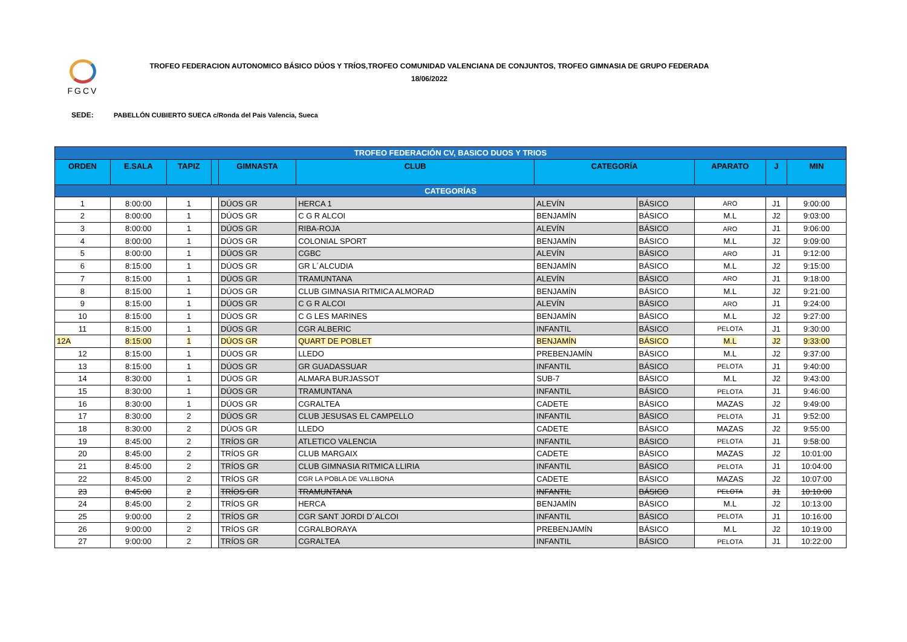FGCV
TROFEO FEDERACION AUTONOMICO BÁSICO DÚOS Y TRÍOS,TROFEO COMUNIDAD VALENCIANA DE CONJUNTOS, TROFEO GIMNASIA DE GRUPO FEDERADA
18/06/2022
SEDE: PABELLÓN CUBIERTO SUECA c/Ronda del Pais Valencia, Sueca
| TROFEO FEDERACIÓN CV, BASICO DUOS Y TRIOS | | | | | | | | | | |
| ORDEN | E.SALA | TAPIZ | | GIMNASTA | CLUB | CATEGORÍA | | APARATO | J | MIN |
| CATEGORÍAS | | | | | | | | | | |
| 1 | 8:00:00 | 1 | | DÚOS GR | HERCA 1 | ALEVÍN | BÁSICO | ARO | J1 | 9:00:00 |
| 2 | 8:00:00 | 1 | | DÚOS GR | C G R ALCOI | BENJAMÍN | BÁSICO | M.L | J2 | 9:03:00 |
| 3 | 8:00:00 | 1 | | DÚOS GR | RIBA-ROJA | ALEVÍN | BÁSICO | ARO | J1 | 9:06:00 |
| 4 | 8:00:00 | 1 | | DÚOS GR | COLONIAL SPORT | BENJAMÍN | BÁSICO | M.L | J2 | 9:09:00 |
| 5 | 8:00:00 | 1 | | DÚOS GR | CGBC | ALEVÍN | BÁSICO | ARO | J1 | 9:12:00 |
| 6 | 8:15:00 | 1 | | DÚOS GR | GR L´ALCUDIA | BENJAMÍN | BÁSICO | M.L | J2 | 9:15:00 |
| 7 | 8:15:00 | 1 | | DÚOS GR | TRAMUNTANA | ALEVÍN | BÁSICO | ARO | J1 | 9:18:00 |
| 8 | 8:15:00 | 1 | | DÚOS GR | CLUB GIMNASIA RITMICA ALMORAD | BENJAMÍN | BÁSICO | M.L | J2 | 9:21:00 |
| 9 | 8:15:00 | 1 | | DÚOS GR | C G R ALCOI | ALEVÍN | BÁSICO | ARO | J1 | 9:24:00 |
| 10 | 8:15:00 | 1 | | DÚOS GR | C G LES MARINES | BENJAMÍN | BÁSICO | M.L | J2 | 9:27:00 |
| 11 | 8:15:00 | 1 | | DÚOS GR | CGR ALBERIC | INFANTIL | BÁSICO | PELOTA | J1 | 9:30:00 |
| 12A | 8:15:00 | 1 | | DÚOS GR | QUART DE POBLET | BENJAMÍN | BÁSICO | M.L | J2 | 9:33:00 |
| 12 | 8:15:00 | 1 | | DÚOS GR | LLEDO | PREBENJAMÍN | BÁSICO | M.L | J2 | 9:37:00 |
| 13 | 8:15:00 | 1 | | DÚOS GR | GR GUADASSUAR | INFANTIL | BÁSICO | PELOTA | J1 | 9:40:00 |
| 14 | 8:30:00 | 1 | | DÚOS GR | ALMARA BURJASSOT | SUB-7 | BÁSICO | M.L | J2 | 9:43:00 |
| 15 | 8:30:00 | 1 | | DÚOS GR | TRAMUNTANA | INFANTIL | BÁSICO | PELOTA | J1 | 9:46:00 |
| 16 | 8:30:00 | 1 | | DÚOS GR | CGRALTEA | CADETE | BÁSICO | MAZAS | J2 | 9:49:00 |
| 17 | 8:30:00 | 2 | | DÚOS GR | CLUB JESUSAS EL CAMPELLO | INFANTIL | BÁSICO | PELOTA | J1 | 9:52:00 |
| 18 | 8:30:00 | 2 | | DÚOS GR | LLEDO | CADETE | BÁSICO | MAZAS | J2 | 9:55:00 |
| 19 | 8:45:00 | 2 | | TRÍOS GR | ATLETICO VALENCIA | INFANTIL | BÁSICO | PELOTA | J1 | 9:58:00 |
| 20 | 8:45:00 | 2 | | TRÍOS GR | CLUB MARGAIX | CADETE | BÁSICO | MAZAS | J2 | 10:01:00 |
| 21 | 8:45:00 | 2 | | TRÍOS GR | CLUB GIMNASIA RITMICA LLIRIA | INFANTIL | BÁSICO | PELOTA | J1 | 10:04:00 |
| 22 | 8:45:00 | 2 | | TRÍOS GR | CGR LA POBLA DE VALLBONA | CADETE | BÁSICO | MAZAS | J2 | 10:07:00 |
| 23 | 8:45:00 | 2 | | TRÍOS GR | TRAMUNTANA | INFANTIL | BÁSICO | PELOTA | J1 | 10:10:00 |
| 24 | 8:45:00 | 2 | | TRÍOS GR | HERCA | BENJAMÍN | BÁSICO | M.L | J2 | 10:13:00 |
| 25 | 9:00:00 | 2 | | TRÍOS GR | CGR SANT JORDI D´ALCOI | INFANTIL | BÁSICO | PELOTA | J1 | 10:16:00 |
| 26 | 9:00:00 | 2 | | TRÍOS GR | CGRALBORAYA | PREBENJAMÍN | BÁSICO | M.L | J2 | 10:19:00 |
| 27 | 9:00:00 | 2 | | TRÍOS GR | CGRALTEA | INFANTIL | BÁSICO | PELOTA | J1 | 10:22:00 |